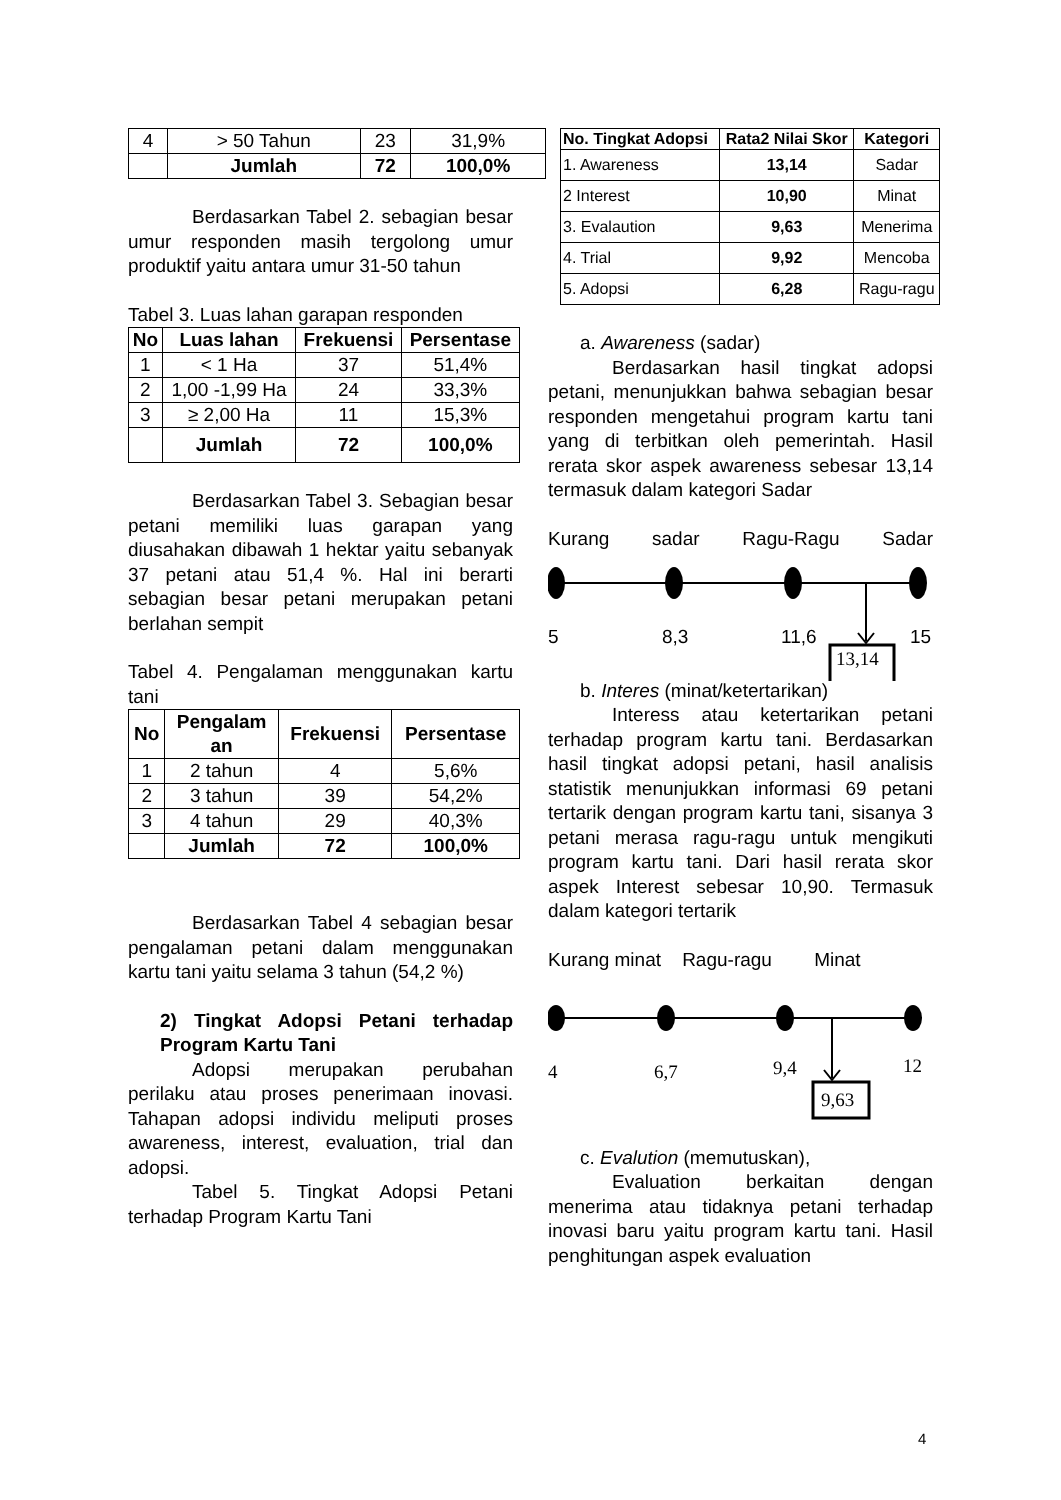| 4 | > 50 Tahun | 23 | 31,9% |
| | Jumlah | 72 | 100,0% |
Berdasarkan Tabel 2. sebagian besar umur responden masih tergolong umur produktif yaitu antara umur 31-50 tahun
Tabel 3. Luas lahan garapan responden
| No | Luas lahan | Frekuensi | Persentase |
| --- | --- | --- | --- |
| 1 | < 1 Ha | 37 | 51,4% |
| 2 | 1,00 -1,99 Ha | 24 | 33,3% |
| 3 | ≥ 2,00 Ha | 11 | 15,3% |
| | Jumlah | 72 | 100,0% |
Berdasarkan Tabel 3. Sebagian besar petani memiliki luas garapan yang diusahakan dibawah 1 hektar yaitu sebanyak 37 petani atau 51,4 %. Hal ini berarti sebagian besar petani merupakan petani berlahan sempit
Tabel 4. Pengalaman menggunakan kartu tani
| No | Pengalam an | Frekuensi | Persentase |
| --- | --- | --- | --- |
| 1 | 2 tahun | 4 | 5,6% |
| 2 | 3 tahun | 39 | 54,2% |
| 3 | 4 tahun | 29 | 40,3% |
| | Jumlah | 72 | 100,0% |
Berdasarkan Tabel 4 sebagian besar pengalaman petani dalam menggunakan kartu tani yaitu selama 3 tahun (54,2 %)
2) Tingkat Adopsi Petani terhadap Program Kartu Tani
Adopsi merupakan perubahan perilaku atau proses penerimaan inovasi. Tahapan adopsi individu meliputi proses awareness, interest, evaluation, trial dan adopsi.
Tabel 5. Tingkat Adopsi Petani terhadap Program Kartu Tani
| No. Tingkat Adopsi | Rata2 Nilai Skor | Kategori |
| --- | --- | --- |
| 1. Awareness | 13,14 | Sadar |
| 2 Interest | 10,90 | Minat |
| 3. Evalaution | 9,63 | Menerima |
| 4. Trial | 9,92 | Mencoba |
| 5. Adopsi | 6,28 | Ragu-ragu |
a. Awareness (sadar)
Berdasarkan hasil tingkat adopsi petani, menunjukkan bahwa sebagian besar responden mengetahui program kartu tani yang di terbitkan oleh pemerintah. Hasil rerata skor aspek awareness sebesar 13,14 termasuk dalam kategori Sadar
Kurang sadar Ragu-Ragu Sadar
5 8,3 11,6 15
13,14
b. Interes (minat/ketertarikan)
Interess atau ketertarikan petani terhadap program kartu tani. Berdasarkan hasil tingkat adopsi petani, hasil analisis statistik menunjukkan informasi 69 petani tertarik dengan program kartu tani, sisanya 3 petani merasa ragu-ragu untuk mengikuti program kartu tani. Dari hasil rerata skor aspek Interest sebesar 10,90. Termasuk dalam kategori tertarik
Kurang minat Ragu-ragu Minat
4 6,7 9,4 12
9,63
c. Evalution (memutuskan),
Evaluation berkaitan dengan menerima atau tidaknya petani terhadap inovasi baru yaitu program kartu tani. Hasil penghitungan aspek evaluation
4